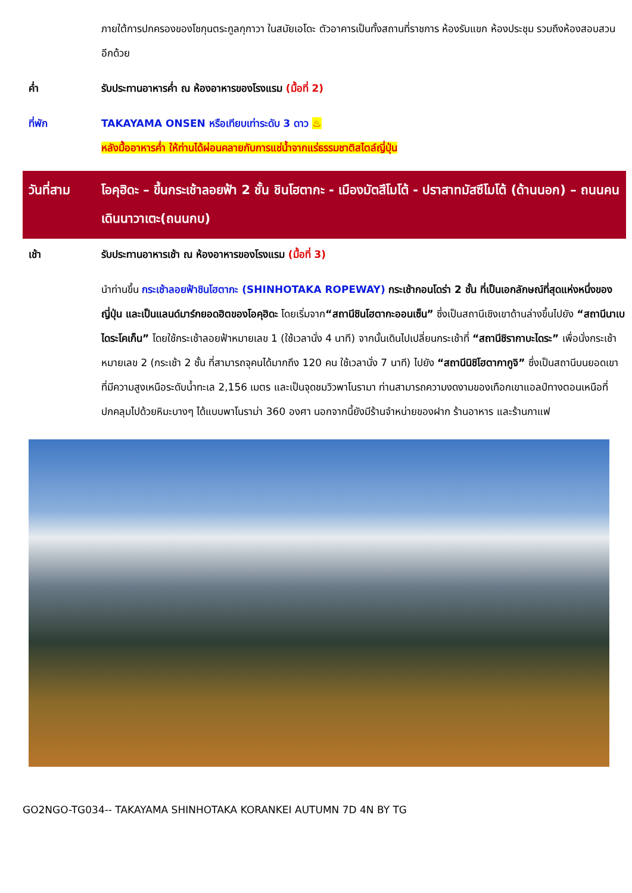ภายใต้การปกครองของโชกุนตระกูลกุกาวา ในสมัยเอโดะ ตัวอาคารเป็นทั้งสถานที่ราชการ ห้องรับแขก ห้องประชุม รวมถึงห้องสอบสวนอีกด้วย
ค่ำ รับประทานอาหารค่ำ ณ ห้องอาหารของโรงแรม (มื้อที่ 2)
ที่พัก TAKAYAMA ONSEN หรือเทียบเท่าระดับ 3 ดาว ♨
หลังมื้ออาหารค่ำ ให้ท่านได้ผ่อนคลายกับการแช่น้ำจากแร่ธรรมชาติสไตล์ญี่ปุ่น
วันที่สาม โอคุฮิดะ – ขึ้นกระเช้าลอยฟ้า 2 ชั้น ชินโฮตากะ - เมืองมัตสึโมโต้ - ปราสาทมัสซึโมโต้ (ด้านนอก) – ถนนคนเดินนาวาเตะ(ถนนกบ)
เช้า รับประทานอาหารเช้า ณ ห้องอาหารของโรงแรม (มื้อที่ 3)
นำท่านขึ้น กระเช้าลอยฟ้าชินโฮตากะ (SHINHOTAKA ROPEWAY) กระเช้ากอนโดร่า 2 ชั้น ที่เป็นเอกลักษณ์ที่สุดแห่งหนึ่งของญี่ปุ่น และเป็นแลนด์มาร์กยอดฮิตของโอคุฮิดะ โดยเริ่มจาก“สถานีชินโฮตากะออนเซ็น” ซึ่งเป็นสถานีเชิงเขาด้านล่างขึ้นไปยัง “สถานีนาเบไดระโคเก็น” โดยใช้กระเช้าลอยฟ้าหมายเลข 1 (ใช้เวลานั่ง 4 นาที) จากนั้นเดินไปเปลี่ยนกระเช้าที่ “สถานีชิรากาบะไดระ” เพื่อนั่งกระเช้าหมายเลข 2 (กระเช้า 2 ชั้น ที่สามารถจุคนได้มากถึง 120 คน ใช้เวลานั่ง 7 นาที) ไปยัง “สถานีนิชิโฮตากากูจิ” ซึ่งเป็นสถานีบนยอดเขา ที่มีความสูงเหนือระดับน้ำทะเล 2,156 เมตร และเป็นจุดชมวิวพาโนรามา ท่านสามารถความงดงามของเทือกเขาแอลป์ทางตอนเหนือที่ปกคลุมไปด้วยหิมะบางๆ ได้แบบพาโนราม่า 360 องศา นอกจากนี้ยังมีร้านจำหน่ายของฝาก ร้านอาหาร และร้านกาแฟ
GO2NGO-TG034-- TAKAYAMA SHINHOTAKA KORANKEI AUTUMN 7D 4N BY TG